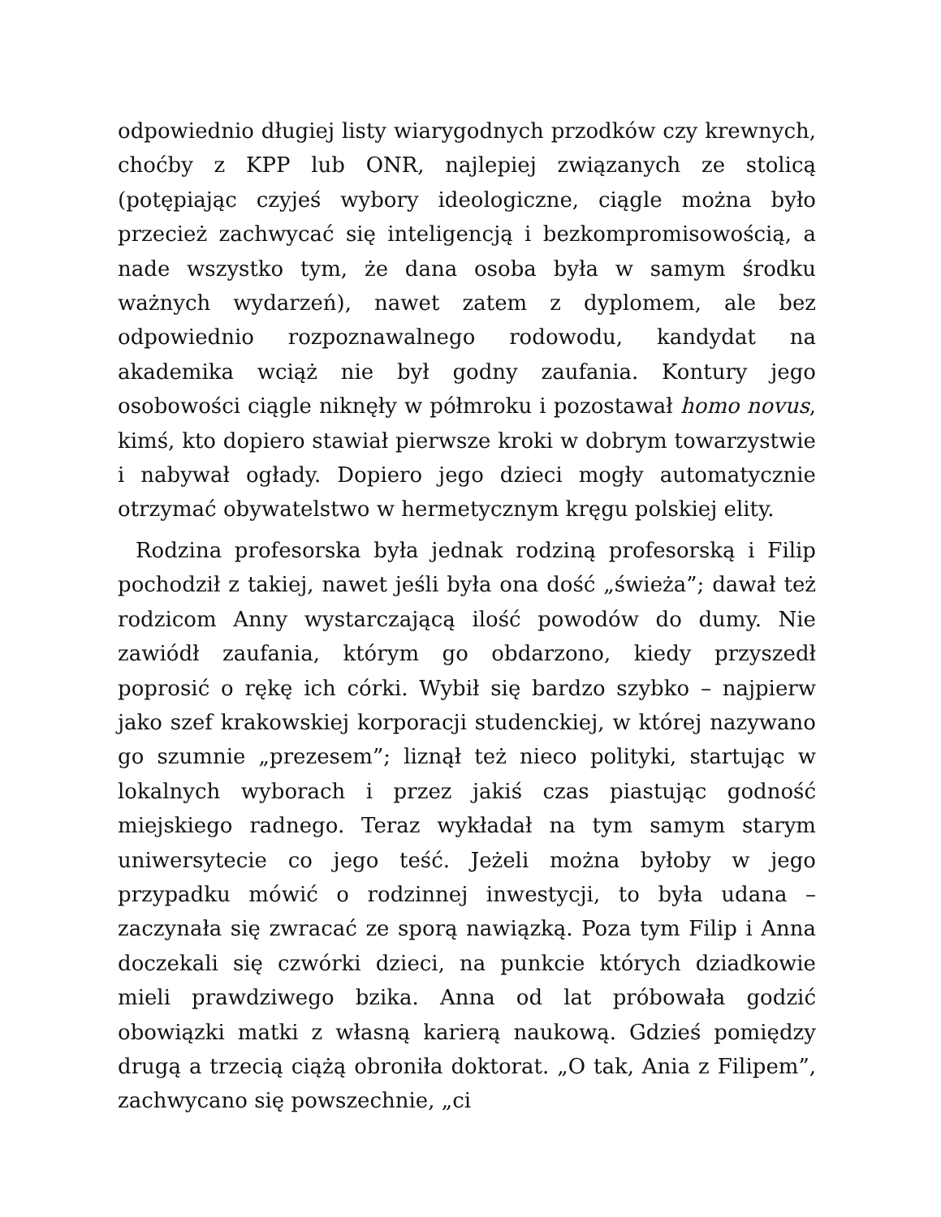odpowiednio długiej listy wiarygodnych przodków czy krewnych, choćby z KPP lub ONR, najlepiej związanych ze stolicą (potępiając czyjeś wybory ideologiczne, ciągle można było przecież zachwycać się inteligencją i bezkompromisowością, a nade wszystko tym, że dana osoba była w samym środku ważnych wydarzeń), nawet zatem z dyplomem, ale bez odpowiednio rozpoznawalnego rodowodu, kandydat na akademika wciąż nie był godny zaufania. Kontury jego osobowości ciągle niknęły w półmroku i pozostawał homo novus, kimś, kto dopiero stawiał pierwsze kroki w dobrym towarzystwie i nabywał ogłady. Dopiero jego dzieci mogły automatycznie otrzymać obywatelstwo w hermetycznym kręgu polskiej elity.
Rodzina profesorska była jednak rodziną profesorską i Filip pochodził z takiej, nawet jeśli była ona dość „świeża”; dawał też rodzicom Anny wystarczającą ilość powodów do dumy. Nie zawiódł zaufania, którym go obdarzono, kiedy przyszedł poprosić o rękę ich córki. Wybił się bardzo szybko – najpierw jako szef krakowskiej korporacji studenckiej, w której nazywano go szumnie „prezesem”; liznął też nieco polityki, startując w lokalnych wyborach i przez jakiś czas piastując godność miejskiego radnego. Teraz wykładał na tym samym starym uniwersytecie co jego teść. Jeżeli można byłoby w jego przypadku mówić o rodzinnej inwestycji, to była udana – zaczynała się zwracać ze sporą nawiązką. Poza tym Filip i Anna doczekali się czwórki dzieci, na punkcie których dziadkowie mieli prawdziwego bzika. Anna od lat próbowała godzić obowiązki matki z własną karierą naukową. Gdzieś pomiędzy drugą a trzecią ciążą obroniła doktorat. „O tak, Ania z Filipem”, zachwycano się powszechnie, „ci